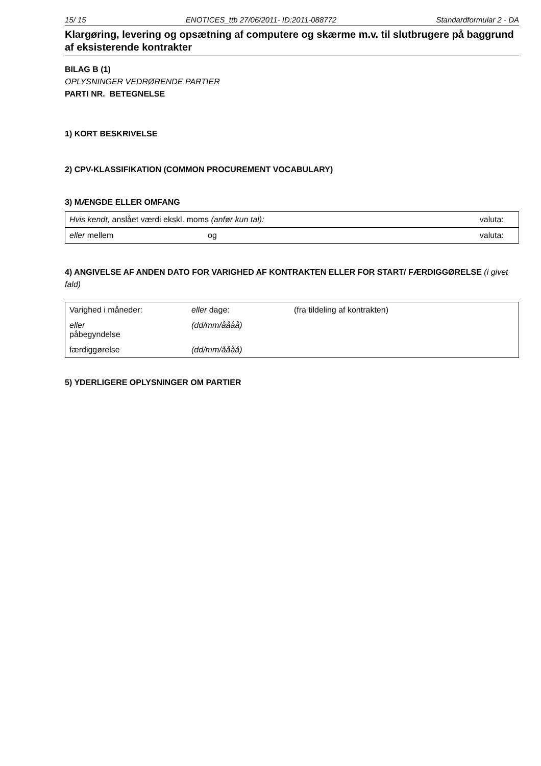15/ 15 ENOTICES_ttb 27/06/2011- ID:2011-088772 Standardformular 2 - DA
Klargøring, levering og opsætning af computere og skærme m.v. til slutbrugere på baggrund af eksisterende kontrakter
BILAG B (1)
OPLYSNINGER VEDRØRENDE PARTIER
PARTI NR. BETEGNELSE
1) KORT BESKRIVELSE
2) CPV-KLASSIFIKATION (COMMON PROCUREMENT VOCABULARY)
3) MÆNGDE ELLER OMFANG
| Hvis kendt, anslået værdi ekskl. moms (anfør kun tal): | | valuta: |
| eller mellem | og | valuta: |
4) ANGIVELSE AF ANDEN DATO FOR VARIGHED AF KONTRAKTEN ELLER FOR START/ FÆRDIGGØRELSE (i givet fald)
| Varighed i måneder: | eller dage: | (fra tildeling af kontrakten) |
| eller påbegyndelse | (dd/mm/åååå) | |
| færdiggørelse | (dd/mm/åååå) | |
5) YDERLIGERE OPLYSNINGER OM PARTIER